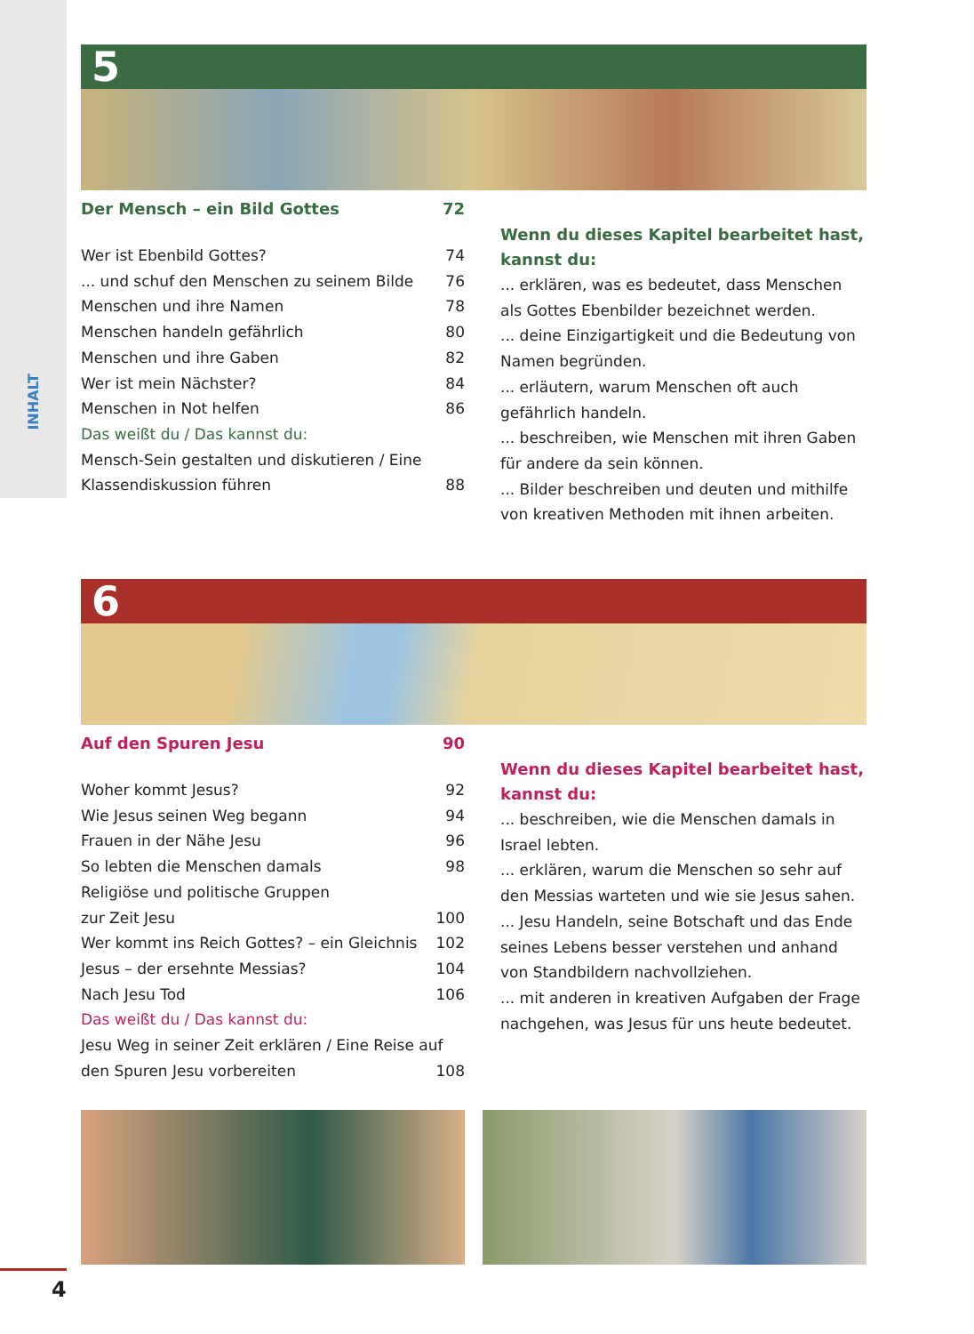INHALT
5
Der Mensch – ein Bild Gottes 72
Wer ist Ebenbild Gottes? 74
... und schuf den Menschen zu seinem Bilde 76
Menschen und ihre Namen 78
Menschen handeln gefährlich 80
Menschen und ihre Gaben 82
Wer ist mein Nächster? 84
Menschen in Not helfen 86
Das weißt du / Das kannst du:
Mensch-Sein gestalten und diskutieren / Eine
Klassendiskussion führen 88
Wenn du dieses Kapitel bearbeitet hast,
kannst du:
... erklären, was es bedeutet, dass Menschen als Gottes Ebenbilder bezeichnet werden.
... deine Einzigartigkeit und die Bedeutung von Namen begründen.
... erläutern, warum Menschen oft auch gefährlich handeln.
... beschreiben, wie Menschen mit ihren Gaben für andere da sein können.
... Bilder beschreiben und deuten und mithilfe von kreativen Methoden mit ihnen arbeiten.
6
Auf den Spuren Jesu 90
Woher kommt Jesus? 92
Wie Jesus seinen Weg begann 94
Frauen in der Nähe Jesu 96
So lebten die Menschen damals 98
Religiöse und politische Gruppen
zur Zeit Jesu 100
Wer kommt ins Reich Gottes? – ein Gleichnis 102
Jesus – der ersehnte Messias? 104
Nach Jesu Tod 106
Das weißt du / Das kannst du:
Jesu Weg in seiner Zeit erklären / Eine Reise auf
den Spuren Jesu vorbereiten 108
Wenn du dieses Kapitel bearbeitet hast,
kannst du:
... beschreiben, wie die Menschen damals in Israel lebten.
... erklären, warum die Menschen so sehr auf den Messias warteten und wie sie Jesus sahen.
... Jesu Handeln, seine Botschaft und das Ende seines Lebens besser verstehen und anhand von Standbildern nachvollziehen.
... mit anderen in kreativen Aufgaben der Frage nachgehen, was Jesus für uns heute bedeutet.
4